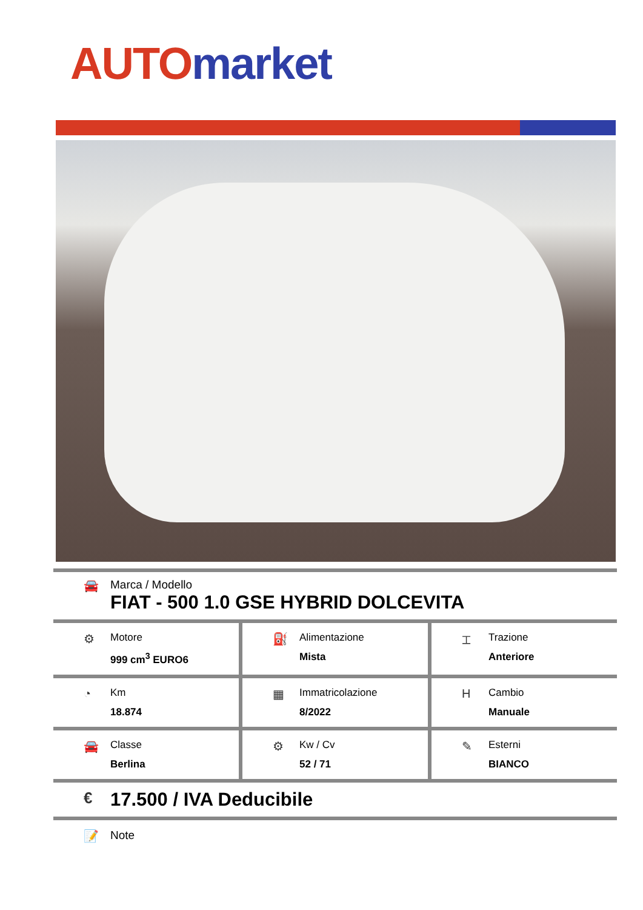AUTO market
🚘 Marca / Modello
FIAT - 500 1.0 GSE HYBRID DOLCEVITA
⚙
Motore
999 cm<sup>3</sup> EURO6
⛽
Alimentazione
Mista
⌶
Trazione
Anteriore
◔
Km
18.874
▦
Immatricolazione
8/2022
H
Cambio
Manuale
🚘
Classe
Berlina
⚙
Kw / Cv
52 / 71
✎
Esterni
BIANCO
€
17.500 / IVA Deducibile
📝 Note